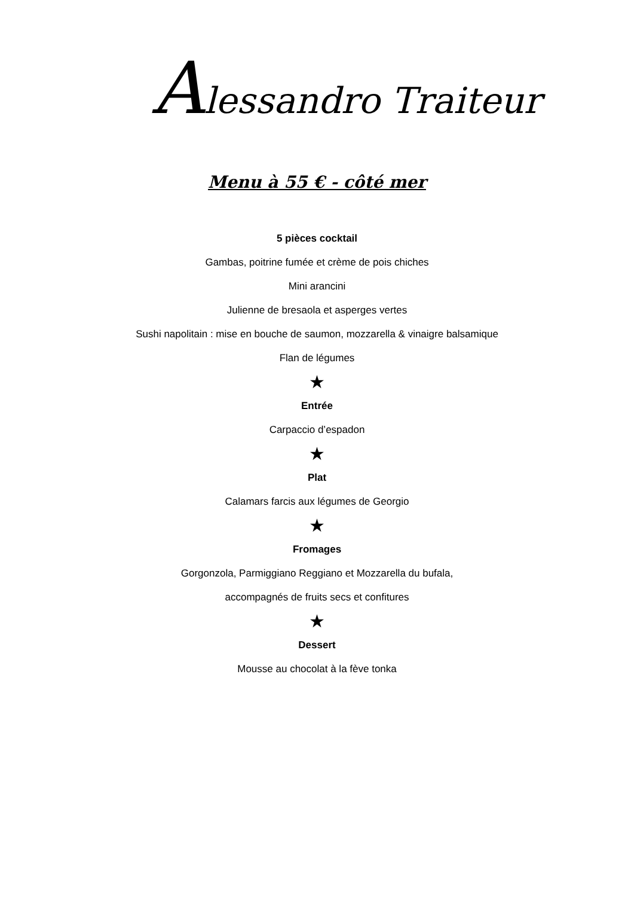Alessandro Traiteur
Menu à 55 € - côté mer
5 pièces cocktail
Gambas, poitrine fumée et crème de pois chiches
Mini arancini
Julienne de bresaola et asperges vertes
Sushi napolitain : mise en bouche de saumon, mozzarella & vinaigre balsamique
Flan de légumes
★
Entrée
Carpaccio d’espadon
★
Plat
Calamars farcis aux légumes de Georgio
★
Fromages
Gorgonzola, Parmiggiano Reggiano et Mozzarella du bufala,
accompagnés de fruits secs et confitures
★
Dessert
Mousse au chocolat à la fève tonka